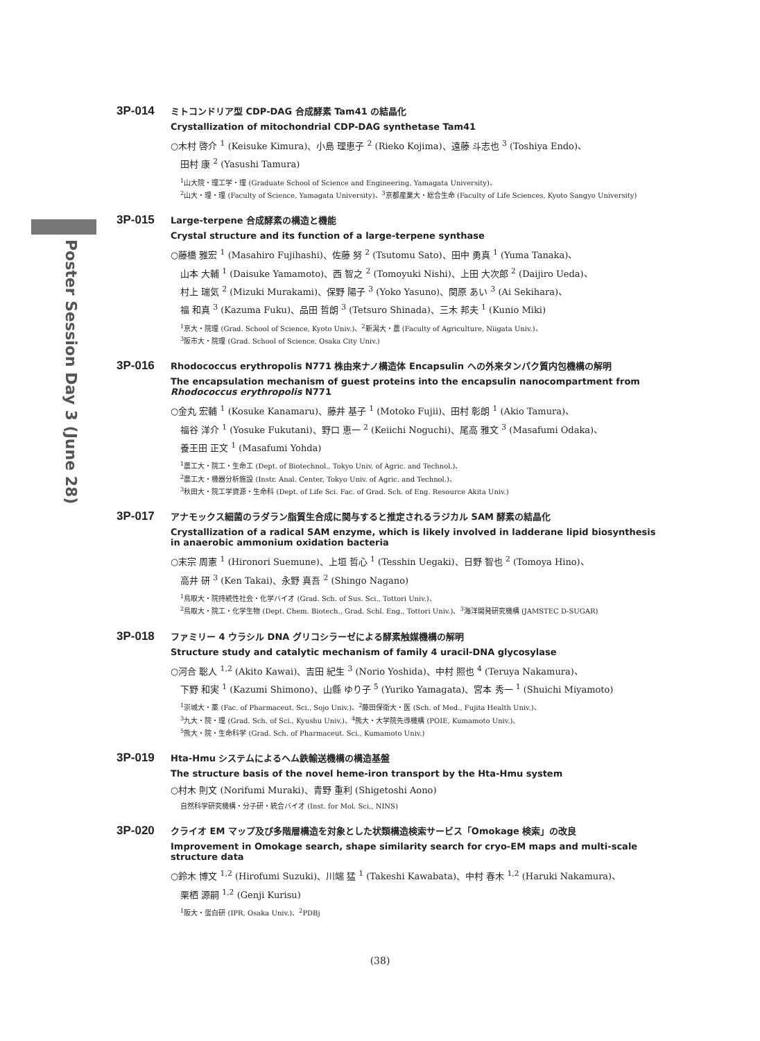Poster Session Day 3 (June 28)
3P-014
ミトコンドリア型 CDP-DAG 合成酵素 Tam41 の結晶化
Crystallization of mitochondrial CDP-DAG synthetase Tam41
○木村 啓介 <sup>1</sup> (Keisuke Kimura)、小島 理恵子 <sup>2</sup> (Rieko Kojima)、遠藤 斗志也 <sup>3</sup> (Toshiya Endo)、
田村 康 <sup>2</sup> (Yasushi Tamura)
<sup>1</sup> 山大院・理工学・理 (Graduate School of Science and Engineering, Yamagata University)、
<sup>2</sup> 山大・理・理 (Faculty of Science, Yamagata University)、<sup>3</sup>京都産業大・総合生命 (Faculty of Life Sciences, Kyoto Sangyo University)
3P-015
Large-terpene 合成酵素の構造と機能
Crystal structure and its function of a large-terpene synthase
○藤橋 雅宏 <sup>1</sup> (Masahiro Fujihashi)、佐藤 努 <sup>2</sup> (Tsutomu Sato)、田中 勇真 <sup>1</sup> (Yuma Tanaka)、
山本 大輔 <sup>1</sup> (Daisuke Yamamoto)、西 智之 <sup>2</sup> (Tomoyuki Nishi)、上田 大次郎 <sup>2</sup> (Daijiro Ueda)、
村上 瑞気 <sup>2</sup> (Mizuki Murakami)、保野 陽子 <sup>3</sup> (Yoko Yasuno)、関原 あい <sup>3</sup> (Ai Sekihara)、
福 和真 <sup>3</sup> (Kazuma Fuku)、品田 哲朗 <sup>3</sup> (Tetsuro Shinada)、三木 邦夫 <sup>1</sup> (Kunio Miki)
<sup>1</sup> 京大・院理 (Grad. School of Science, Kyoto Univ.)、<sup>2</sup>新潟大・農 (Faculty of Agriculture, Niigata Univ.)、
<sup>3</sup> 阪市大・院理 (Grad. School of Science, Osaka City Univ.)
3P-016
Rhodococcus erythropolis N771 株由来ナノ構造体 Encapsulin への外来タンパク質内包機構の解明
The encapsulation mechanism of guest proteins into the encapsulin nanocompartment from Rhodococcus erythropolis N771
○金丸 宏輔 <sup>1</sup> (Kosuke Kanamaru)、藤井 基子 <sup>1</sup> (Motoko Fujii)、田村 彰朗 <sup>1</sup> (Akio Tamura)、
福谷 洋介 <sup>1</sup> (Yosuke Fukutani)、野口 恵一 <sup>2</sup> (Keiichi Noguchi)、尾高 雅文 <sup>3</sup> (Masafumi Odaka)、
養王田 正文 <sup>1</sup> (Masafumi Yohda)
<sup>1</sup> 農工大・院工・生命工 (Dept. of Biotechnol., Tokyo Univ. of Agric. and Technol.)、
<sup>2</sup> 農工大・機器分析施設 (Instr. Anal. Center, Tokyo Univ. of Agric. and Technol.)、
<sup>3</sup> 秋田大・院工学資源・生命科 (Dept. of Life Sci. Fac. of Grad. Sch. of Eng. Resource Akita Univ.)
3P-017
アナモックス細菌のラダラン脂質生合成に関与すると推定されるラジカル SAM 酵素の結晶化
Crystallization of a radical SAM enzyme, which is likely involved in ladderane lipid biosynthesis in anaerobic ammonium oxidation bacteria
○末宗 周憲 <sup>1</sup> (Hironori Suemune)、上垣 哲心 <sup>1</sup> (Tesshin Uegaki)、日野 智也 <sup>2</sup> (Tomoya Hino)、
高井 研 <sup>3</sup> (Ken Takai)、永野 真吾 <sup>2</sup> (Shingo Nagano)
<sup>1</sup> 鳥取大・院持続性社会・化学バイオ (Grad. Sch. of Sus. Sci., Tottori Univ.)、
<sup>2</sup> 鳥取大・院工・化学生物 (Dept. Chem. Biotech., Grad. Schl. Eng., Tottori Univ.)、<sup>3</sup>海洋開発研究機構 (JAMSTEC D-SUGAR)
3P-018
ファミリー 4 ウラシル DNA グリコシラーゼによる酵素触媒機構の解明
Structure study and catalytic mechanism of family 4 uracil-DNA glycosylase
○河合 聡人 <sup>1,2</sup> (Akito Kawai)、吉田 紀生 <sup>3</sup> (Norio Yoshida)、中村 照也 <sup>4</sup> (Teruya Nakamura)、
下野 和実 <sup>1</sup> (Kazumi Shimono)、山縣 ゆり子 <sup>5</sup> (Yuriko Yamagata)、宮本 秀一 <sup>1</sup> (Shuichi Miyamoto)
<sup>1</sup> 崇城大・薬 (Fac. of Pharmaceut. Sci., Sojo Univ.)、<sup>2</sup>藤田保衛大・医 (Sch. of Med., Fujita Health Univ.)、
<sup>3</sup> 九大・院・理 (Grad. Sch. of Sci., Kyushu Univ.)、<sup>4</sup>熊大・大学院先導機構 (POIE, Kumamoto Univ.)、
<sup>5</sup> 熊大・院・生命科学 (Grad. Sch. of Pharmaceut. Sci., Kumamoto Univ.)
3P-019
Hta-Hmu システムによるヘム鉄輸送機構の構造基盤
The structure basis of the novel heme-iron transport by the Hta-Hmu system
○村木 則文 (Norifumi Muraki)、青野 重利 (Shigetoshi Aono)
自然科学研究機構・分子研・統合バイオ (Inst. for Mol. Sci., NINS)
3P-020
クライオ EM マップ及び多階層構造を対象とした状類構造検索サービス「Omokage 検索」の改良
Improvement in Omokage search, shape similarity search for cryo-EM maps and multi-scale structure data
○鈴木 博文 <sup>1,2</sup> (Hirofumi Suzuki)、川端 猛 <sup>1</sup> (Takeshi Kawabata)、中村 春木 <sup>1,2</sup> (Haruki Nakamura)、
栗栖 源嗣 <sup>1,2</sup> (Genji Kurisu)
<sup>1</sup> 阪大・蛋白研 (IPR, Osaka Univ.)、<sup>2</sup>PDBj
(38)